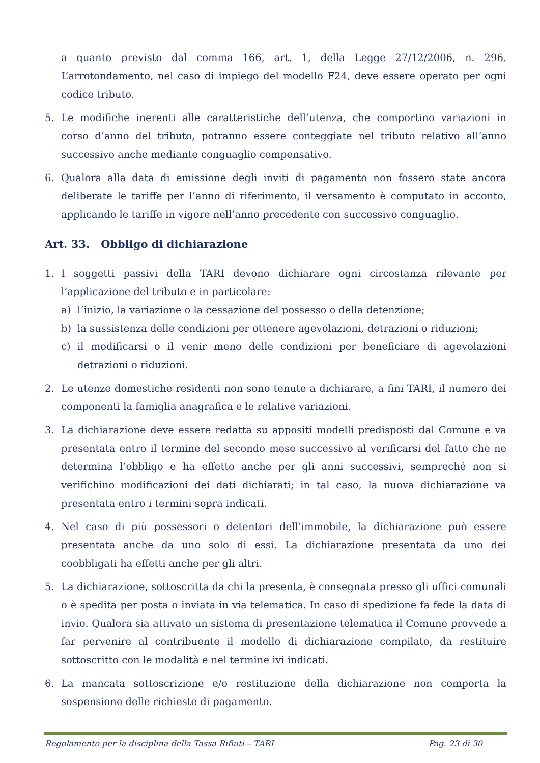a quanto previsto dal comma 166, art. 1, della Legge 27/12/2006, n. 296. L’arrotondamento, nel caso di impiego del modello F24, deve essere operato per ogni codice tributo.
5. Le modifiche inerenti alle caratteristiche dell’utenza, che comportino variazioni in corso d’anno del tributo, potranno essere conteggiate nel tributo relativo all’anno successivo anche mediante conguaglio compensativo.
6. Qualora alla data di emissione degli inviti di pagamento non fossero state ancora deliberate le tariffe per l’anno di riferimento, il versamento è computato in acconto, applicando le tariffe in vigore nell’anno precedente con successivo conguaglio.
Art. 33. Obbligo di dichiarazione
1. I soggetti passivi della TARI devono dichiarare ogni circostanza rilevante per l’applicazione del tributo e in particolare:
a) l’inizio, la variazione o la cessazione del possesso o della detenzione;
b) la sussistenza delle condizioni per ottenere agevolazioni, detrazioni o riduzioni;
c) il modificarsi o il venir meno delle condizioni per beneficiare di agevolazioni detrazioni o riduzioni.
2. Le utenze domestiche residenti non sono tenute a dichiarare, a fini TARI, il numero dei componenti la famiglia anagrafica e le relative variazioni.
3. La dichiarazione deve essere redatta su appositi modelli predisposti dal Comune e va presentata entro il termine del secondo mese successivo al verificarsi del fatto che ne determina l’obbligo e ha effetto anche per gli anni successivi, sempreché non si verifichino modificazioni dei dati dichiarati; in tal caso, la nuova dichiarazione va presentata entro i termini sopra indicati.
4. Nel caso di più possessori o detentori dell’immobile, la dichiarazione può essere presentata anche da uno solo di essi. La dichiarazione presentata da uno dei coobbligati ha effetti anche per gli altri.
5. La dichiarazione, sottoscritta da chi la presenta, è consegnata presso gli uffici comunali o è spedita per posta o inviata in via telematica. In caso di spedizione fa fede la data di invio. Qualora sia attivato un sistema di presentazione telematica il Comune provvede a far pervenire al contribuente il modello di dichiarazione compilato, da restituire sottoscritto con le modalità e nel termine ivi indicati.
6. La mancata sottoscrizione e/o restituzione della dichiarazione non comporta la sospensione delle richieste di pagamento.
Regolamento per la disciplina della Tassa Rifiuti – TARI Pag. 23 di 30